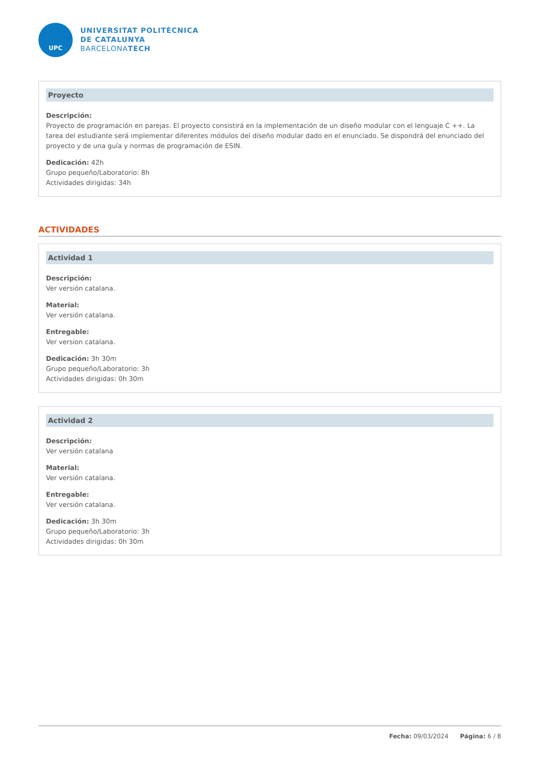UPC
UNIVERSITAT POLITÈCNICA
DE CATALUNYA
BARCELONATECH
Proyecto
Descripción:
Proyecto de programación en parejas. El proyecto consistirá en la implementación de un diseño modular con el lenguaje C ++. La tarea del estudiante será implementar diferentes módulos del diseño modular dado en el enunciado. Se dispondrá del enunciado del proyecto y de una guía y normas de programación de ESIN.
Dedicación: 42h
Grupo pequeño/Laboratorio: 8h
Actividades dirigidas: 34h
ACTIVIDADES
Actividad 1
Descripción:
Ver versión catalana.
Material:
Ver versión catalana.
Entregable:
Ver version catalana.
Dedicación: 3h 30m
Grupo pequeño/Laboratorio: 3h
Actividades dirigidas: 0h 30m
Actividad 2
Descripción:
Ver versión catalana
Material:
Ver versión catalana.
Entregable:
Ver versión catalana.
Dedicación: 3h 30m
Grupo pequeño/Laboratorio: 3h
Actividades dirigidas: 0h 30m
Fecha: 09/03/2024 Página: 6 / 8